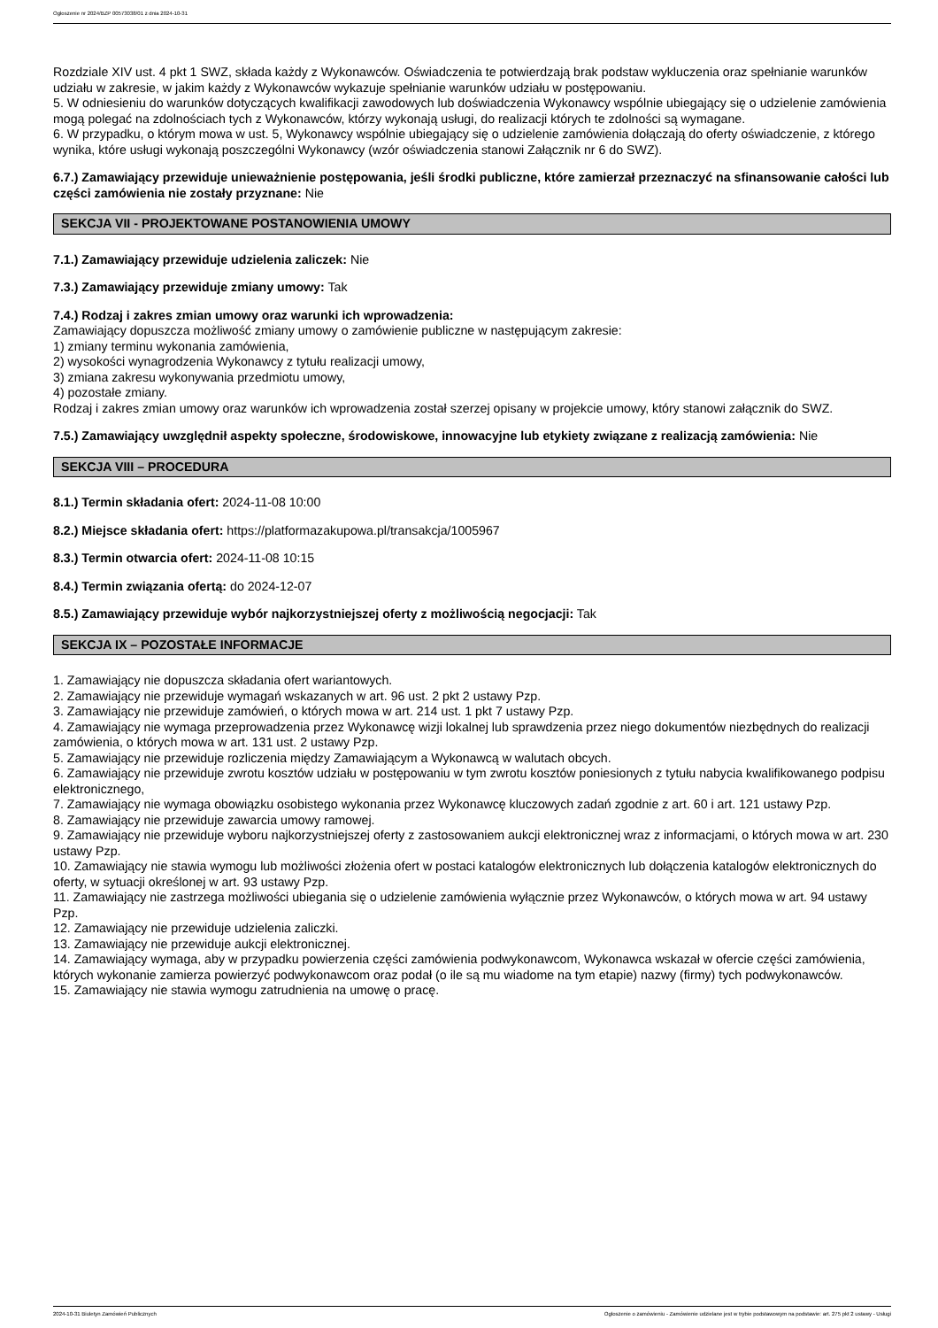Ogłoszenie nr 2024/BZP 00573038/01 z dnia 2024-10-31
Rozdziale XIV ust. 4 pkt 1 SWZ, składa każdy z Wykonawców. Oświadczenia te potwierdzają brak podstaw wykluczenia oraz spełnianie warunków udziału w zakresie, w jakim każdy z Wykonawców wykazuje spełnianie warunków udziału w postępowaniu.
5. W odniesieniu do warunków dotyczących kwalifikacji zawodowych lub doświadczenia Wykonawcy wspólnie ubiegający się o udzielenie zamówienia mogą polegać na zdolnościach tych z Wykonawców, którzy wykonają usługi, do realizacji których te zdolności są wymagane.
6. W przypadku, o którym mowa w ust. 5, Wykonawcy wspólnie ubiegający się o udzielenie zamówienia dołączają do oferty oświadczenie, z którego wynika, które usługi wykonają poszczególni Wykonawcy (wzór oświadczenia stanowi Załącznik nr 6 do SWZ).
6.7.) Zamawiający przewiduje unieważnienie postępowania, jeśli środki publiczne, które zamierzał przeznaczyć na sfinansowanie całości lub części zamówienia nie zostały przyznane: Nie
SEKCJA VII - PROJEKTOWANE POSTANOWIENIA UMOWY
7.1.) Zamawiający przewiduje udzielenia zaliczek: Nie
7.3.) Zamawiający przewiduje zmiany umowy: Tak
7.4.) Rodzaj i zakres zmian umowy oraz warunki ich wprowadzenia:
Zamawiający dopuszcza możliwość zmiany umowy o zamówienie publiczne w następującym zakresie:
1) zmiany terminu wykonania zamówienia,
2) wysokości wynagrodzenia Wykonawcy z tytułu realizacji umowy,
3) zmiana zakresu wykonywania przedmiotu umowy,
4) pozostałe zmiany.
Rodzaj i zakres zmian umowy oraz warunków ich wprowadzenia został szerzej opisany w projekcie umowy, który stanowi załącznik do SWZ.
7.5.) Zamawiający uwzględnił aspekty społeczne, środowiskowe, innowacyjne lub etykiety związane z realizacją zamówienia: Nie
SEKCJA VIII – PROCEDURA
8.1.) Termin składania ofert: 2024-11-08 10:00
8.2.) Miejsce składania ofert: https://platformazakupowa.pl/transakcja/1005967
8.3.) Termin otwarcia ofert: 2024-11-08 10:15
8.4.) Termin związania ofertą: do 2024-12-07
8.5.) Zamawiający przewiduje wybór najkorzystniejszej oferty z możliwością negocjacji: Tak
SEKCJA IX – POZOSTAŁE INFORMACJE
1. Zamawiający nie dopuszcza składania ofert wariantowych.
2. Zamawiający nie przewiduje wymagań wskazanych w art. 96 ust. 2 pkt 2 ustawy Pzp.
3. Zamawiający nie przewiduje zamówień, o których mowa w art. 214 ust. 1 pkt 7 ustawy Pzp.
4. Zamawiający nie wymaga przeprowadzenia przez Wykonawcę wizji lokalnej lub sprawdzenia przez niego dokumentów niezbędnych do realizacji zamówienia, o których mowa w art. 131 ust. 2 ustawy Pzp.
5. Zamawiający nie przewiduje rozliczenia między Zamawiającym a Wykonawcą w walutach obcych.
6. Zamawiający nie przewiduje zwrotu kosztów udziału w postępowaniu w tym zwrotu kosztów poniesionych z tytułu nabycia kwalifikowanego podpisu elektronicznego,
7. Zamawiający nie wymaga obowiązku osobistego wykonania przez Wykonawcę kluczowych zadań zgodnie z art. 60 i art. 121 ustawy Pzp.
8. Zamawiający nie przewiduje zawarcia umowy ramowej.
9. Zamawiający nie przewiduje wyboru najkorzystniejszej oferty z zastosowaniem aukcji elektronicznej wraz z informacjami, o których mowa w art. 230 ustawy Pzp.
10. Zamawiający nie stawia wymogu lub możliwości złożenia ofert w postaci katalogów elektronicznych lub dołączenia katalogów elektronicznych do oferty, w sytuacji określonej w art. 93 ustawy Pzp.
11. Zamawiający nie zastrzega możliwości ubiegania się o udzielenie zamówienia wyłącznie przez Wykonawców, o których mowa w art. 94 ustawy Pzp.
12. Zamawiający nie przewiduje udzielenia zaliczki.
13. Zamawiający nie przewiduje aukcji elektronicznej.
14. Zamawiający wymaga, aby w przypadku powierzenia części zamówienia podwykonawcom, Wykonawca wskazał w ofercie części zamówienia, których wykonanie zamierza powierzyć podwykonawcom oraz podał (o ile są mu wiadome na tym etapie) nazwy (firmy) tych podwykonawców.
15. Zamawiający nie stawia wymogu zatrudnienia na umowę o pracę.
2024-10-31 Biuletyn Zamówień Publicznych Ogłoszenie o zamówieniu - Zamówienie udzielane jest w trybie podstawowym na podstawie: art. 275 pkt 2 ustawy - Usługi